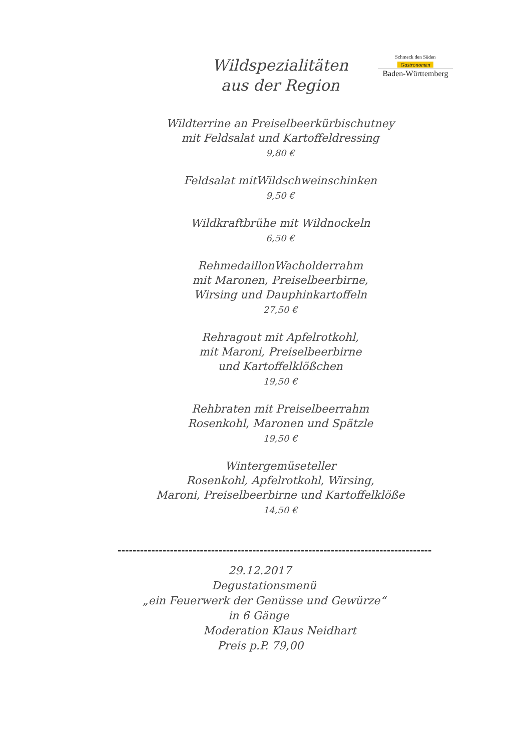Wildspezialitäten
aus der Region
Schmeck den Süden
Gastronomen
Baden-Württemberg
Wildterrine an Preiselbeerkürbischutney
mit Feldsalat und Kartoffeldressing
9,80 €
Feldsalat mitWildschweinschinken
9,50 €
Wildkraftbrühe mit Wildnockeln
6,50 €
RehmedaillonWacholderrahm
mit Maronen, Preiselbeerbirne,
Wirsing und Dauphinkartoffeln
27,50 €
Rehragout mit Apfelrotkohl,
mit Maroni, Preiselbeerbirne
und Kartoffelklößchen
19,50 €
Rehbraten mit Preiselbeerrahm
Rosenkohl, Maronen und Spätzle
19,50 €
Wintergemüseteller
Rosenkohl, Apfelrotkohl, Wirsing,
Maroni, Preiselbeerbirne und Kartoffelklöße
14,50 €
------------------------------------------------------------------------------------
29.12.2017
Degustationsmenü
„ein Feuerwerk der Genüsse und Gewürze“
in 6 Gänge
Moderation Klaus Neidhart
Preis p.P. 79,00